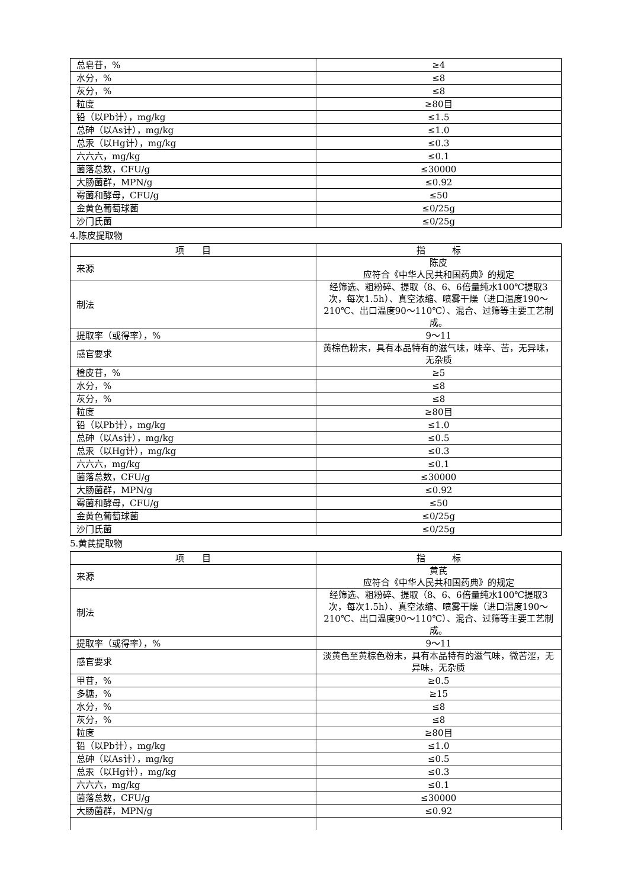| 总皂苷，% | ≥4 |
| 水分，% | ≤8 |
| 灰分，% | ≤8 |
| 粒度 | ≥80目 |
| 铅（以Pb计），mg/kg | ≤1.5 |
| 总砷（以As计），mg/kg | ≤1.0 |
| 总汞（以Hg计），mg/kg | ≤0.3 |
| 六六六，mg/kg | ≤0.1 |
| 菌落总数，CFU/g | ≤30000 |
| 大肠菌群，MPN/g | ≤0.92 |
| 霉菌和酵母，CFU/g | ≤50 |
| 金黄色葡萄球菌 | ≤0/25g |
| 沙门氏菌 | ≤0/25g |
4.陈皮提取物
| 项 目 | 指 标 |
| --- | --- |
| 来源 | 陈皮 应符合《中华人民共和国药典》的规定 |
| 制法 | 经筛选、粗粉碎、提取（8、6、6倍量纯水100℃提取3次，每次1.5h）、真空浓缩、喷雾干燥（进口温度190～210℃、出口温度90～110℃）、混合、过筛等主要工艺制成。 |
| 提取率（或得率），% | 9～11 |
| 感官要求 | 黄棕色粉末，具有本品特有的滋气味，味辛、苦，无异味，无杂质 |
| 橙皮苷，% | ≥5 |
| 水分，% | ≤8 |
| 灰分，% | ≤8 |
| 粒度 | ≥80目 |
| 铅（以Pb计），mg/kg | ≤1.0 |
| 总砷（以As计），mg/kg | ≤0.5 |
| 总汞（以Hg计），mg/kg | ≤0.3 |
| 六六六，mg/kg | ≤0.1 |
| 菌落总数，CFU/g | ≤30000 |
| 大肠菌群，MPN/g | ≤0.92 |
| 霉菌和酵母，CFU/g | ≤50 |
| 金黄色葡萄球菌 | ≤0/25g |
| 沙门氏菌 | ≤0/25g |
5.黄芪提取物
| 项 目 | 指 标 |
| --- | --- |
| 来源 | 黄芪 应符合《中华人民共和国药典》的规定 |
| 制法 | 经筛选、粗粉碎、提取（8、6、6倍量纯水100℃提取3次，每次1.5h）、真空浓缩、喷雾干燥（进口温度190～210℃、出口温度90～110℃）、混合、过筛等主要工艺制成。 |
| 提取率（或得率），% | 9～11 |
| 感官要求 | 淡黄色至黄棕色粉末，具有本品特有的滋气味，微苦涩，无异味，无杂质 |
| 甲苷，% | ≥0.5 |
| 多糖，% | ≥15 |
| 水分，% | ≤8 |
| 灰分，% | ≤8 |
| 粒度 | ≥80目 |
| 铅（以Pb计），mg/kg | ≤1.0 |
| 总砷（以As计），mg/kg | ≤0.5 |
| 总汞（以Hg计），mg/kg | ≤0.3 |
| 六六六，mg/kg | ≤0.1 |
| 菌落总数，CFU/g | ≤30000 |
| 大肠菌群，MPN/g | ≤0.92 |